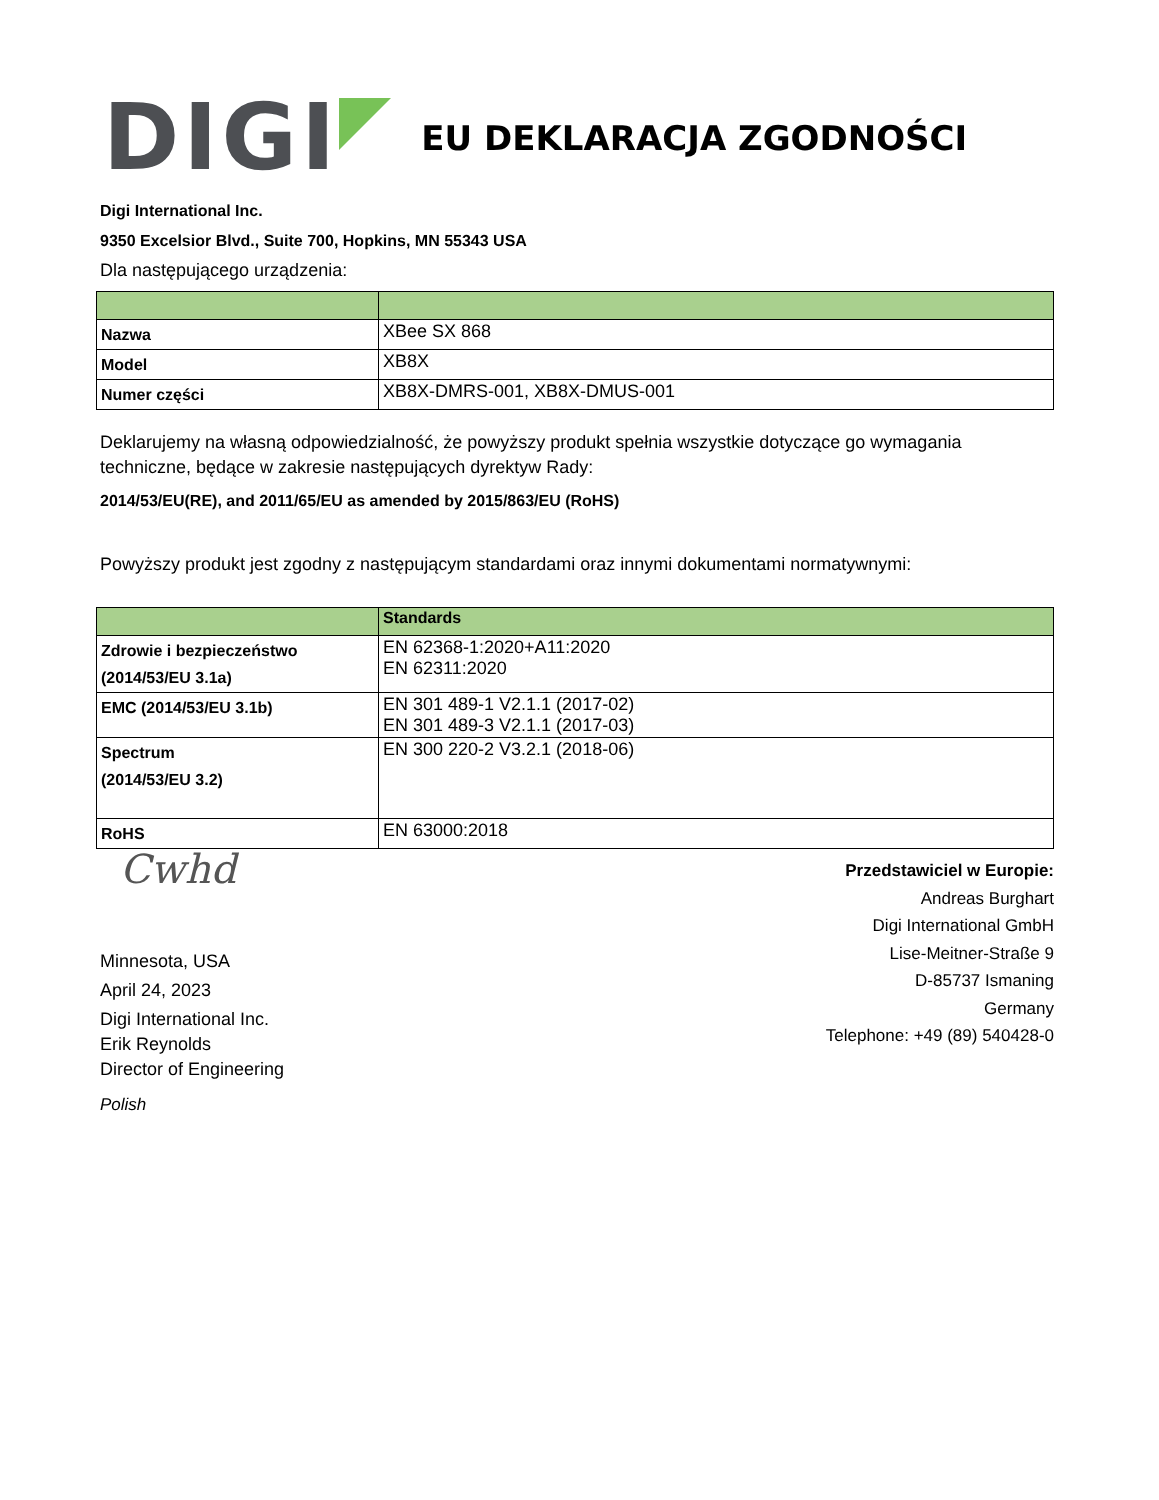DIGI
EU DEKLARACJA ZGODNOŚCI
Digi International Inc.
9350 Excelsior Blvd., Suite 700, Hopkins, MN 55343 USA
Dla następującego urządzenia:
| Nazwa | XBee SX 868 |
| Model | XB8X |
| Numer części | XB8X-DMRS-001, XB8X-DMUS-001 |
Deklarujemy na własną odpowiedzialność, że powyższy produkt spełnia wszystkie dotyczące go wymagania techniczne, będące w zakresie następujących dyrektyw Rady:
2014/53/EU(RE), and 2011/65/EU as amended by 2015/863/EU (RoHS)
Powyższy produkt jest zgodny z następującym standardami oraz innymi dokumentami normatywnymi:
| | Standards |
| Zdrowie i bezpieczeństwo (2014/53/EU 3.1a) | EN 62368-1:2020+A11:2020 EN 62311:2020 |
| EMC (2014/53/EU 3.1b) | EN 301 489-1 V2.1.1 (2017-02) EN 301 489-3 V2.1.1 (2017-03) |
| Spectrum (2014/53/EU 3.2) | EN 300 220-2 V3.2.1 (2018-06) |
| RoHS | EN 63000:2018 |
Cwhd
Minnesota, USA
April 24, 2023
Digi International Inc.
Erik Reynolds
Director of Engineering
Polish
Przedstawiciel w Europie:
Andreas Burghart
Digi International GmbH
Lise-Meitner-Straße 9
D-85737 Ismaning
Germany
Telephone: +49 (89) 540428-0